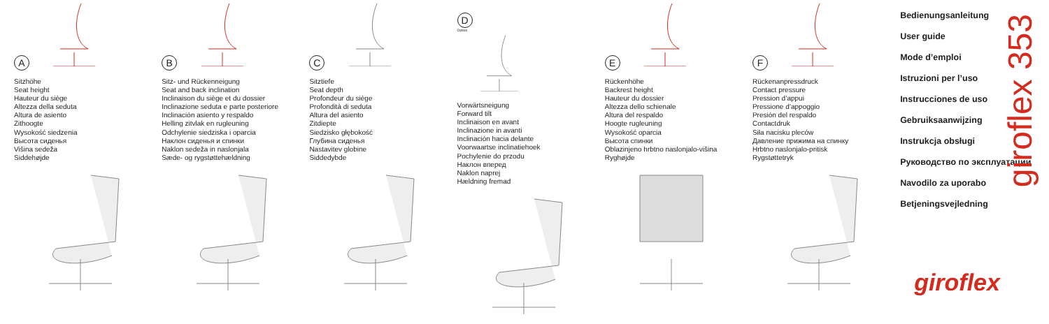A
Sitzhöhe
Seat height
Hauteur du siège
Altezza della seduta
Altura de asiento
Zithoogte
Wysokość siedzenia
Высота сиденья
Višina sedeža
Siddehøjde
B
Sitz- und Rückenneigung
Seat and back inclination
Inclinaison du siège et du dossier
Inclinazione seduta e parte posteriore
Inclinación asiento y respaldo
Helling zitvlak en rugleuning
Odchylenie siedziska i oparcia
Наклон сиденья и спинки
Naklon sedeža in naslonjala
Sæde- og rygstøttehældning
C
Sitztiefe
Seat depth
Profondeur du siège
Profondità di seduta
Altura del asiento
Zitdiepte
Siedzisko głębokość
Глубина сиденья
Nastavitev globine
Siddedybde
D
Option
Vorwärtsneigung
Forward tilt
Inclinaison en avant
Inclinazione in avanti
Inclinación hacia delante
Voorwaartse inclinatiehoek
Pochylenie do przodu
Наклон вперед
Naklon naprej
Hældning fremad
E
Rückenhöhe
Backrest height
Hauteur du dossier
Altezza dello schienale
Altura del respaldo
Hoogte rugleuning
Wysokość oparcia
Высота спинки
Oblazinjeno hrbtno naslonjalo-višina
Ryghøjde
F
Rückenanpressdruck
Contact pressure
Pression d’appui
Pressione d’appoggio
Presión del respaldo
Contactdruk
Siła nacisku pleców
Давление прижима на спинку
Hrbtno naslonjalo-pritisk
Rygstøttetryk
Bedienungsanleitung
User guide
Mode d’emploi
Istruzioni per l’uso
Instrucciones de uso
Gebruiksaanwijzing
Instrukcja obsługi
Руководство по эксплуатации
Navodilo za uporabo
Betjeningsvejledning
giroflex 353
giroflex